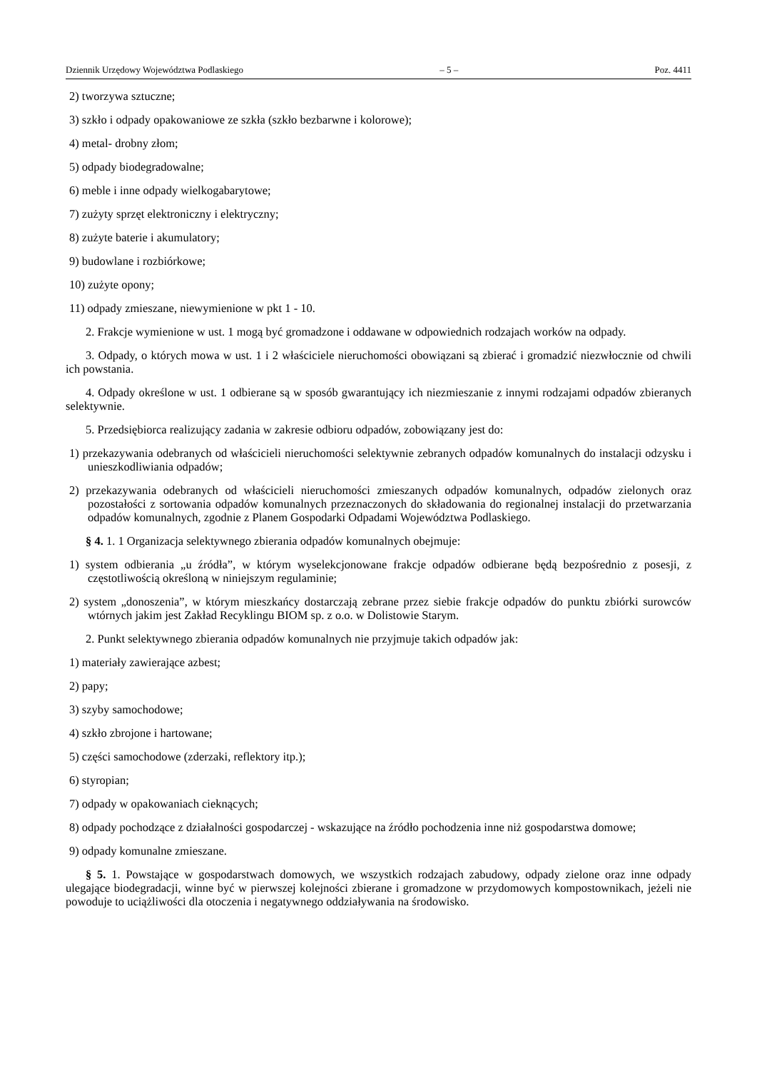Dziennik Urzędowy Województwa Podlaskiego – 5 – Poz. 4411
2) tworzywa sztuczne;
3) szkło i odpady opakowaniowe ze szkła (szkło bezbarwne i kolorowe);
4) metal- drobny złom;
5) odpady biodegradowalne;
6) meble i inne odpady wielkogabarytowe;
7) zużyty sprzęt elektroniczny i elektryczny;
8) zużyte baterie i akumulatory;
9) budowlane i rozbiórkowe;
10) zużyte opony;
11) odpady zmieszane, niewymienione w pkt 1 - 10.
2. Frakcje wymienione w ust. 1 mogą być gromadzone i oddawane w odpowiednich rodzajach worków na odpady.
3. Odpady, o których mowa w ust. 1 i 2 właściciele nieruchomości obowiązani są zbierać i gromadzić niezwłocznie od chwili ich powstania.
4. Odpady określone w ust. 1 odbierane są w sposób gwarantujący ich niezmieszanie z innymi rodzajami odpadów zbieranych selektywnie.
5. Przedsiębiorca realizujący zadania w zakresie odbioru odpadów, zobowiązany jest do:
1) przekazywania odebranych od właścicieli nieruchomości selektywnie zebranych odpadów komunalnych do instalacji odzysku i unieszkodliwiania odpadów;
2) przekazywania odebranych od właścicieli nieruchomości zmieszanych odpadów komunalnych, odpadów zielonych oraz pozostałości z sortowania odpadów komunalnych przeznaczonych do składowania do regionalnej instalacji do przetwarzania odpadów komunalnych, zgodnie z Planem Gospodarki Odpadami Województwa Podlaskiego.
§ 4. 1. 1 Organizacja selektywnego zbierania odpadów komunalnych obejmuje:
1) system odbierania „u źródła”, w którym wyselekcjonowane frakcje odpadów odbierane będą bezpośrednio z posesji, z częstotliwością określoną w niniejszym regulaminie;
2) system „donoszenia”, w którym mieszkańcy dostarczają zebrane przez siebie frakcje odpadów do punktu zbiórki surowców wtórnych jakim jest Zakład Recyklingu BIOM sp. z o.o. w Dolistowie Starym.
2. Punkt selektywnego zbierania odpadów komunalnych nie przyjmuje takich odpadów jak:
1) materiały zawierające azbest;
2) papy;
3) szyby samochodowe;
4) szkło zbrojone i hartowane;
5) części samochodowe (zderzaki, reflektory itp.);
6) styropian;
7) odpady w opakowaniach cieknących;
8) odpady pochodzące z działalności gospodarczej - wskazujące na źródło pochodzenia inne niż gospodarstwa domowe;
9) odpady komunalne zmieszane.
§ 5. 1. Powstające w gospodarstwach domowych, we wszystkich rodzajach zabudowy, odpady zielone oraz inne odpady ulegające biodegradacji, winne być w pierwszej kolejności zbierane i gromadzone w przydomowych kompostownikach, jeżeli nie powoduje to uciążliwości dla otoczenia i negatywnego oddziaływania na środowisko.